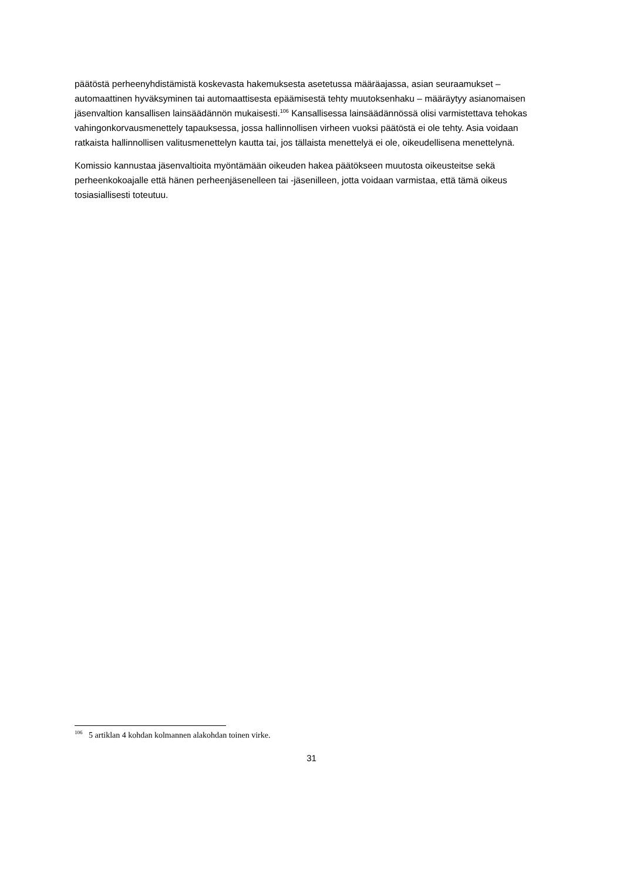päätöstä perheenyhdistämistä koskevasta hakemuksesta asetetussa määräajassa, asian seuraamukset – automaattinen hyväksyminen tai automaattisesta epäämisestä tehty muutoksenhaku – määräytyy asianomaisen jäsenvaltion kansallisen lainsäädännön mukaisesti.<sup>106</sup> Kansallisessa lainsäädännössä olisi varmistettava tehokas vahingonkorvausmenettely tapauksessa, jossa hallinnollisen virheen vuoksi päätöstä ei ole tehty. Asia voidaan ratkaista hallinnollisen valitusmenettelyn kautta tai, jos tällaista menettelyä ei ole, oikeudellisena menettelynä.
Komissio kannustaa jäsenvaltioita myöntämään oikeuden hakea päätökseen muutosta oikeusteitse sekä perheenkokoajalle että hänen perheenjäsenelleen tai -jäsenilleen, jotta voidaan varmistaa, että tämä oikeus tosiasiallisesti toteutuu.
<sup>106</sup> 5 artiklan 4 kohdan kolmannen alakohdan toinen virke.
31